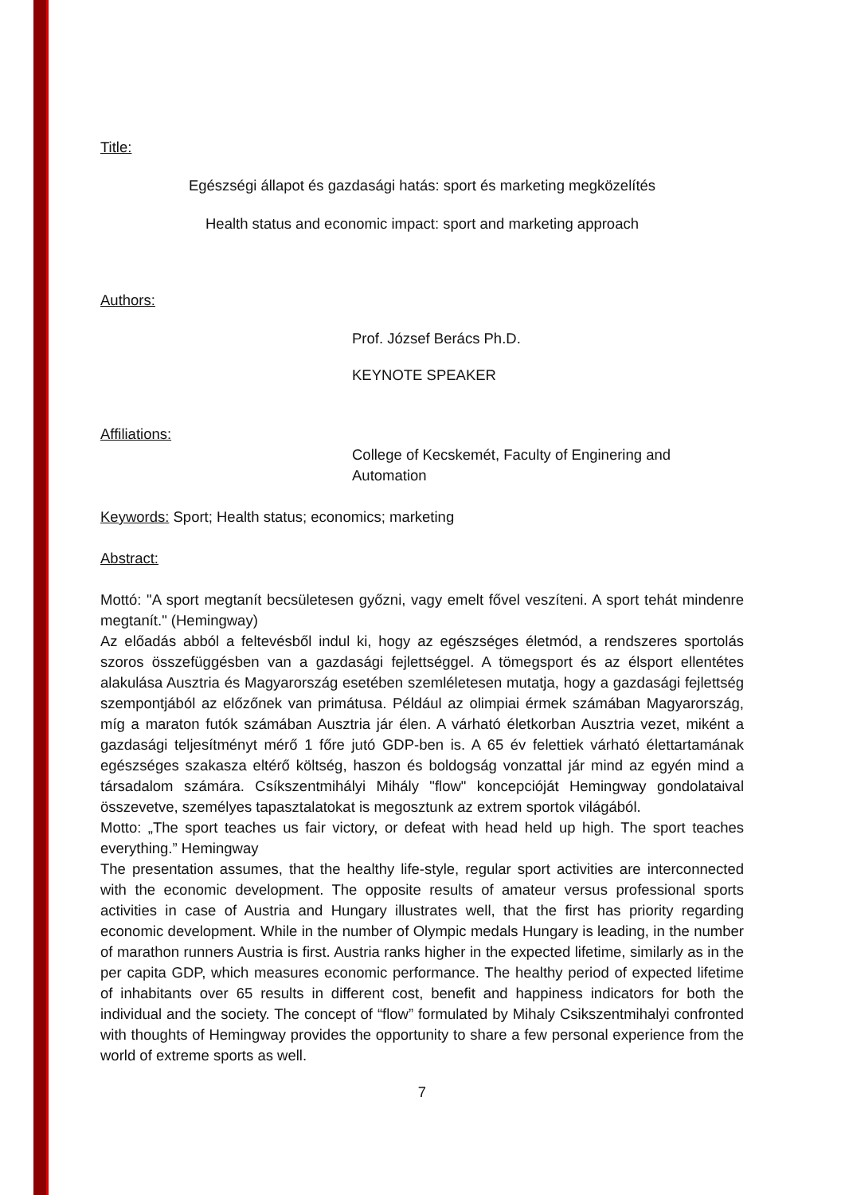Title:
Egészségi állapot és gazdasági hatás: sport és marketing megközelítés
Health status and economic impact: sport and marketing approach
Authors:
Prof. József Berács Ph.D.
KEYNOTE SPEAKER
Affiliations:
College of Kecskemét, Faculty of Enginering and Automation
Keywords: Sport; Health status; economics; marketing
Abstract:
Mottó: "A sport megtanít becsületesen győzni, vagy emelt fővel veszíteni. A sport tehát mindenre megtanít." (Hemingway)
Az előadás abból a feltevésből indul ki, hogy az egészséges életmód, a rendszeres sportolás szoros összefüggésben van a gazdasági fejlettséggel. A tömegsport és az élsport ellentétes alakulása Ausztria és Magyarország esetében szemléletesen mutatja, hogy a gazdasági fejlettség szempontjából az előzőnek van primátusa. Például az olimpiai érmek számában Magyarország, míg a maraton futók számában Ausztria jár élen. A várható életkorban Ausztria vezet, miként a gazdasági teljesítményt mérő 1 főre jutó GDP-ben is. A 65 év felettiek várható élettartamának egészséges szakasza eltérő költség, haszon és boldogság vonzattal jár mind az egyén mind a társadalom számára. Csíkszentmihályi Mihály "flow" koncepcióját Hemingway gondolataival összevetve, személyes tapasztalatokat is megosztunk az extrem sportok világából.
Motto: „The sport teaches us fair victory, or defeat with head held up high. The sport teaches everything.” Hemingway
The presentation assumes, that the healthy life-style, regular sport activities are interconnected with the economic development. The opposite results of amateur versus professional sports activities in case of Austria and Hungary illustrates well, that the first has priority regarding economic development. While in the number of Olympic medals Hungary is leading, in the number of marathon runners Austria is first. Austria ranks higher in the expected lifetime, similarly as in the per capita GDP, which measures economic performance. The healthy period of expected lifetime of inhabitants over 65 results in different cost, benefit and happiness indicators for both the individual and the society. The concept of “flow” formulated by Mihaly Csikszentmihalyi confronted with thoughts of Hemingway provides the opportunity to share a few personal experience from the world of extreme sports as well.
7